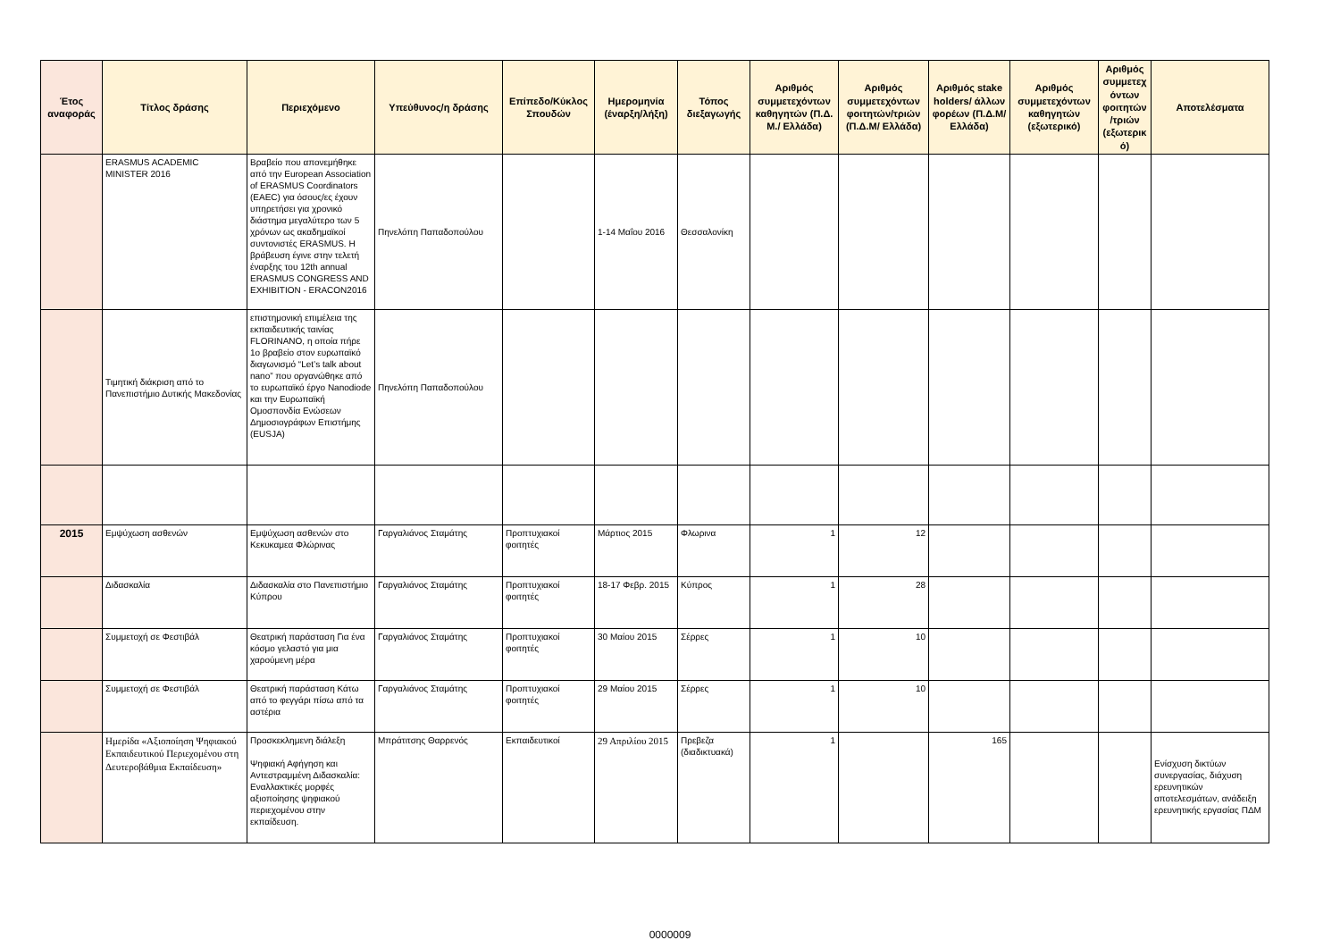| Έτος αναφοράς | Τίτλος δράσης | Περιεχόμενο | Υπεύθυνος/η δράσης | Επίπεδο/Κύκλος Σπουδών | Ημερομηνία (έναρξη/λήξη) | Τόπος διεξαγωγής | Αριθμός συμμετεχόντων καθηγητών (Π.Δ. Μ./ Ελλάδα) | Αριθμός συμμετεχόντων φοιτητών/τριών (Π.Δ.Μ/ Ελλάδα) | Αριθμός stake holders/ άλλων φορέων (Π.Δ.Μ/ Ελλάδα) | Αριθμός συμμετεχόντων καθηγητών (εξωτερικό) | Αριθμός συμμετεχ όντων φοιτητών /τριών (εξωτερικ ό) | Αποτελέσματα |
| --- | --- | --- | --- | --- | --- | --- | --- | --- | --- | --- | --- | --- |
| | ERASMUS ACADEMIC MINISTER 2016 | Βραβείο που απονεμήθηκε από την European Association of ERASMUS Coordinators (EAEC) για όσους/ες έχουν υπηρετήσει για χρονικό διάστημα μεγαλύτερο των 5 χρόνων ως ακαδημαϊκοί συντονιστές ERASMUS. Η βράβευση έγινε στην τελετή έναρξης του 12th annual ERASMUS CONGRESS AND EXHIBITION - ERACON2016 | Πηνελόπη Παπαδοπούλου | | 1-14 Μαΐου 2016 | Θεσσαλονίκη | | | | | | |
| | Τιμητική διάκριση από το Πανεπιστήμιο Δυτικής Μακεδονίας | επιστημονική επιμέλεια της εκπαιδευτικής ταινίας FLORINANO, η οποία πήρε 1ο βραβείο στον ευρωπαϊκό διαγωνισμό “Let’s talk about nano” που οργανώθηκε από το ευρωπαϊκό έργο Nanodiode και την Ευρωπαϊκή Ομοσπονδία Ενώσεων Δημοσιογράφων Επιστήμης (EUSJA) | Πηνελόπη Παπαδοπούλου | | | | | | | | | |
| 2015 | Εμψύχωση ασθενών | Εμψύχωση ασθενών στο Κεκυκαμεα Φλώρινας | Γαργαλιάνος Σταμάτης | Προπτυχιακοί φοιτητές | Μάρτιος 2015 | Φλωρινα | 1 | 12 | | | | |
| | Διδασκαλία | Διδασκαλία στο Πανεπιστήμιο Κύπρου | Γαργαλιάνος Σταμάτης | Προπτυχιακοί φοιτητές | 18-17 Φεβρ. 2015 | Κύπρος | 1 | 28 | | | | |
| | Συμμετοχή σε Φεστιβάλ | Θεατρική παράσταση Για ένα κόσμο γελαστό για μια χαρούμενη μέρα | Γαργαλιάνος Σταμάτης | Προπτυχιακοί φοιτητές | 30 Μαίου 2015 | Σέρρες | 1 | 10 | | | | |
| | Συμμετοχή σε Φεστιβάλ | Θεατρική παράσταση Κάτω από το φεγγάρι πίσω από τα αστέρια | Γαργαλιάνος Σταμάτης | Προπτυχιακοί φοιτητές | 29 Μαίου 2015 | Σέρρες | 1 | 10 | | | | |
| | Ημερίδα «Αξιοποίηση Ψηφιακού Εκπαιδευτικού Περιεχομένου στη Δευτεροβάθμια Εκπαίδευση» | Προσκεκλημενη διάλεξη Ψηφιακή Αφήγηση και Αντεστραμμένη Διδασκαλία: Εναλλακτικές μορφές αξιοποίησης ψηφιακού περιεχομένου στην εκπαίδευση. | Μπράτιτσης Θαρρενός | Εκπαιδευτικοί | 29 Απριλίου 2015 | Πρεβεζα (διαδικτυακά) | 1 | | 165 | | | Ενίσχυση δικτύων συνεργασίας, διάχυση ερευνητικών αποτελεσμάτων, ανάδειξη ερευνητικής εργασίας ΠΔΜ |
0000009